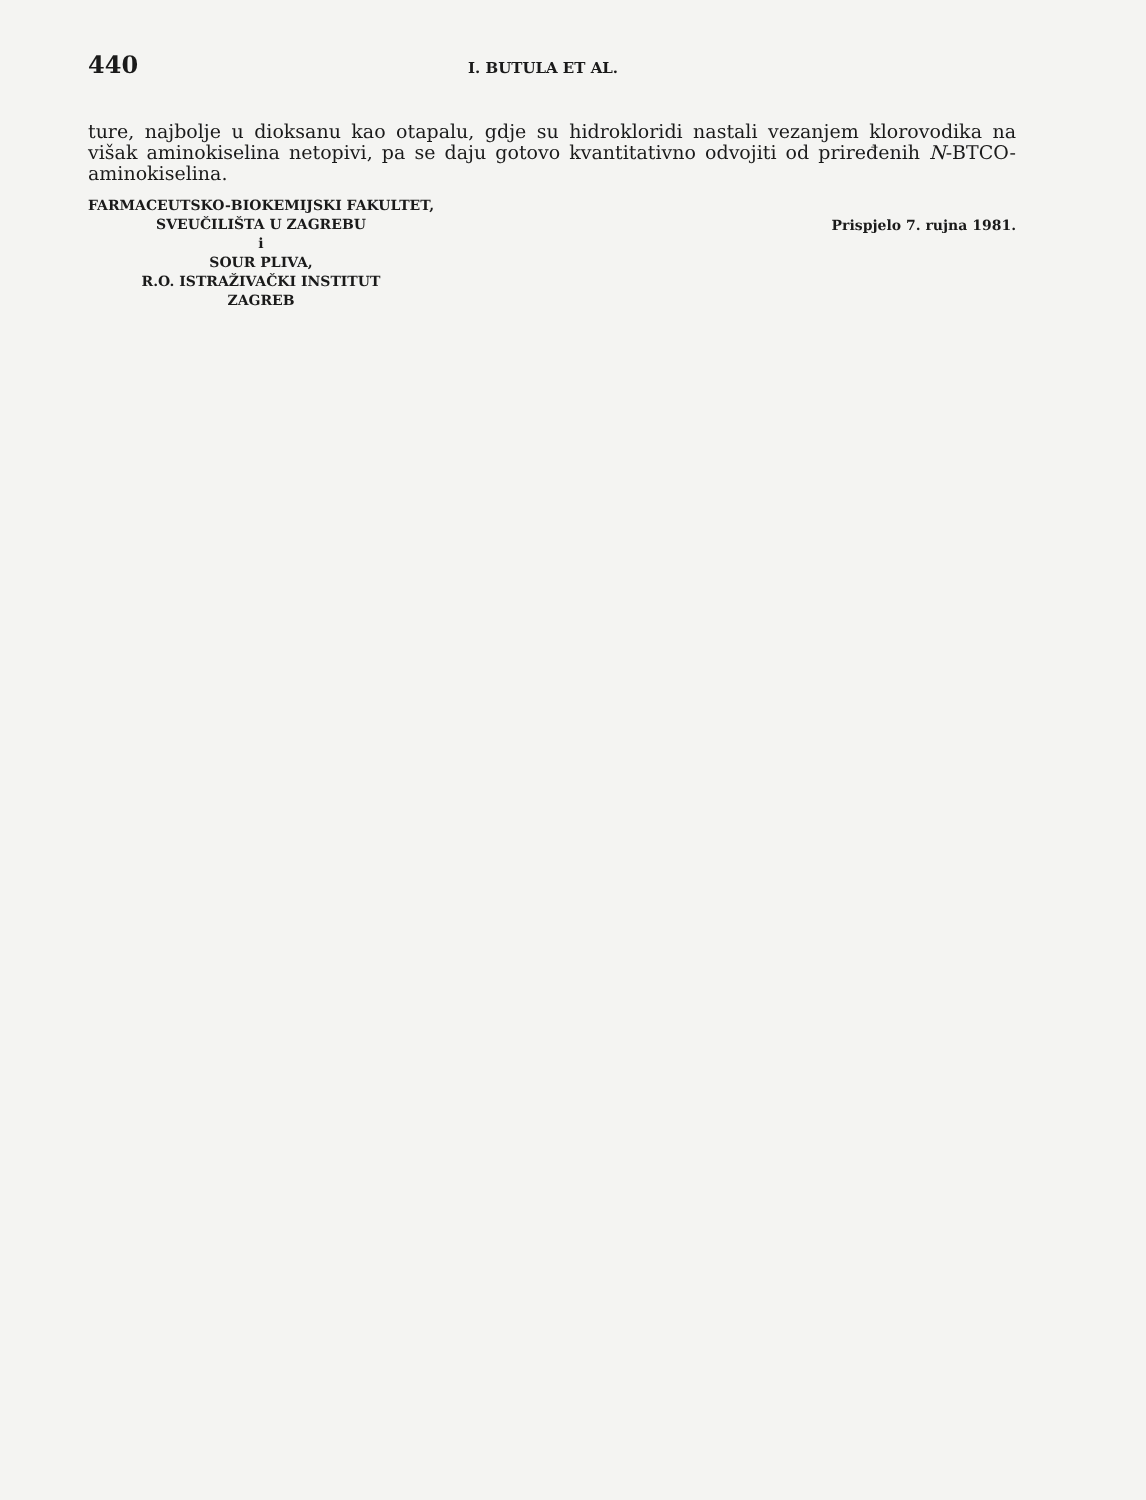440 I. BUTULA ET AL.
ture, najbolje u dioksanu kao otapalu, gdje su hidrokloridi nastali vezanjem klorovodika na višak aminokiselina netopivi, pa se daju gotovo kvantitativno odvojiti od priređenih N-BTCO-aminokiselina.
FARMACEUTSKO-BIOKEMIJSKI FAKULTET,
SVEUČILIŠTA U ZAGREBU
i
SOUR PLIVA,
R.O. ISTRAŽIVAČKI INSTITUT
ZAGREB
Prispjelo 7. rujna 1981.